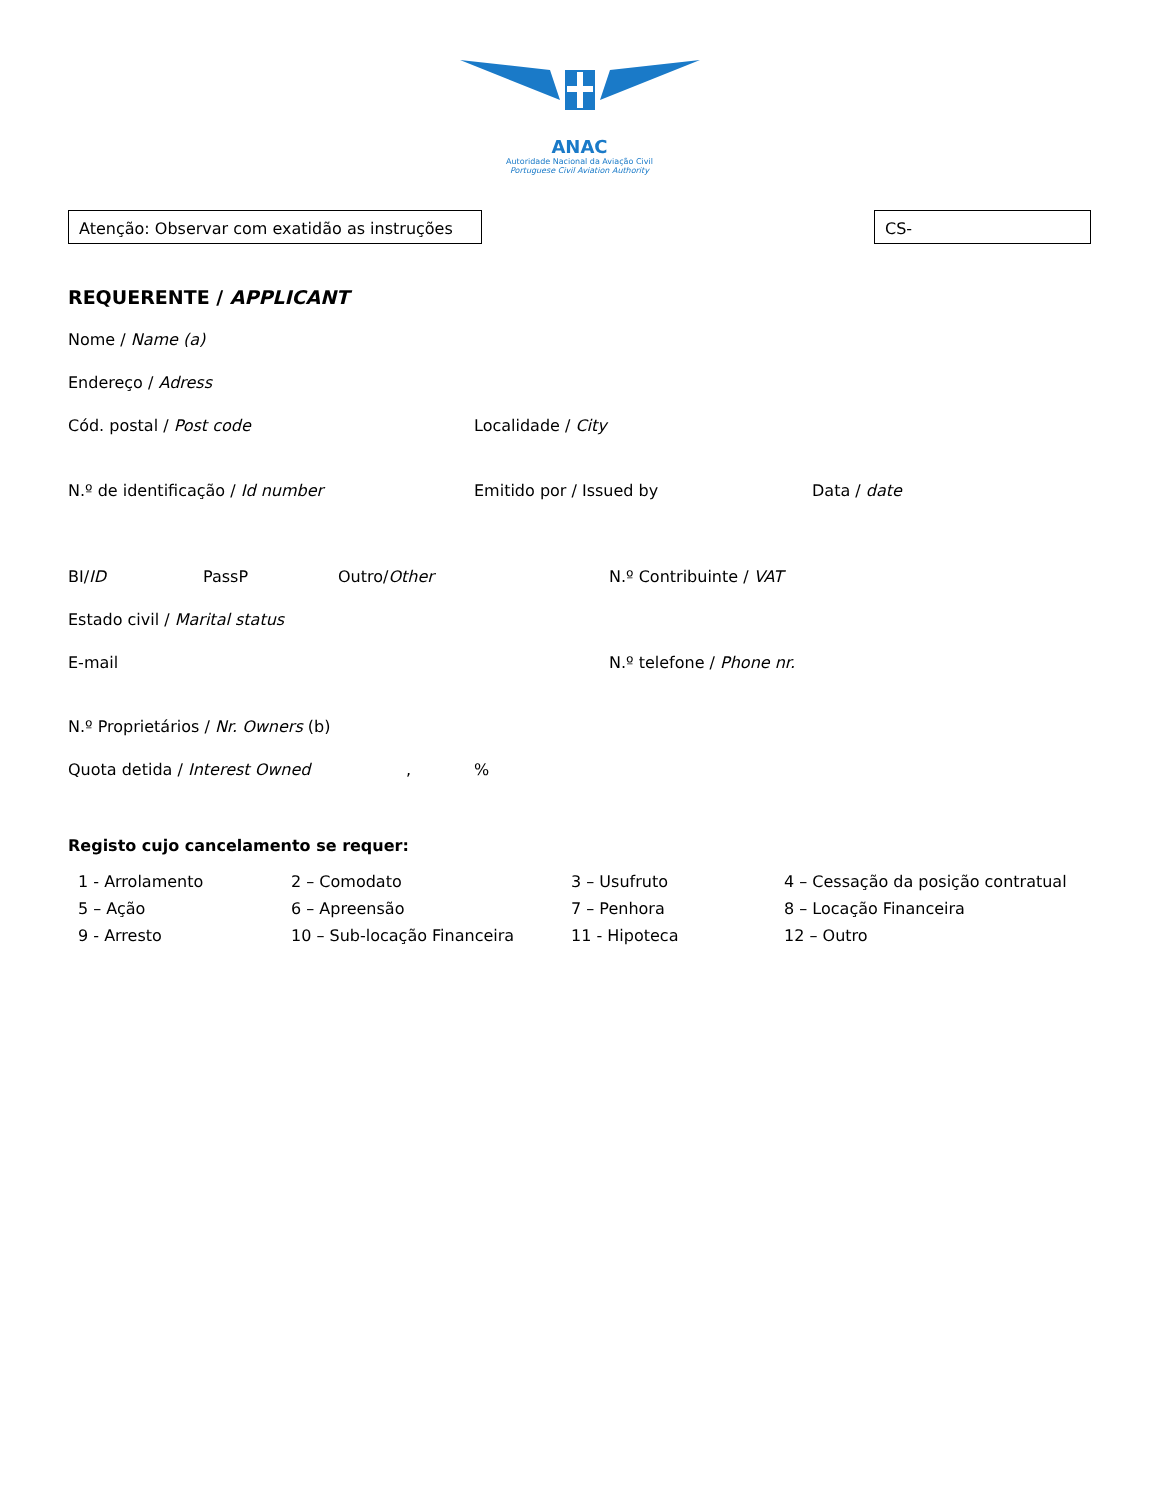ANAC
Autoridade Nacional da Aviação Civil
Portuguese Civil Aviation Authority
Atenção: Observar com exatidão as instruções
CS-
REQUERENTE / APPLICANT
Nome / Name (a)
Endereço / Adress
Cód. postal / Post code Localidade / City
N.º de identificação / Id number Emitido por / Issued by Data / date
BI/ID PassP Outro/Other N.º Contribuinte / VAT
Estado civil / Marital status
E-mail N.º telefone / Phone nr.
N.º Proprietários / Nr. Owners (b)
Quota detida / Interest Owned , %
Registo cujo cancelamento se requer:
1 - Arrolamento 2 – Comodato 3 – Usufruto 4 – Cessação da posição contratual
5 – Ação 6 – Apreensão 7 – Penhora 8 – Locação Financeira
9 - Arresto 10 – Sub-locação Financeira 11 - Hipoteca 12 – Outro